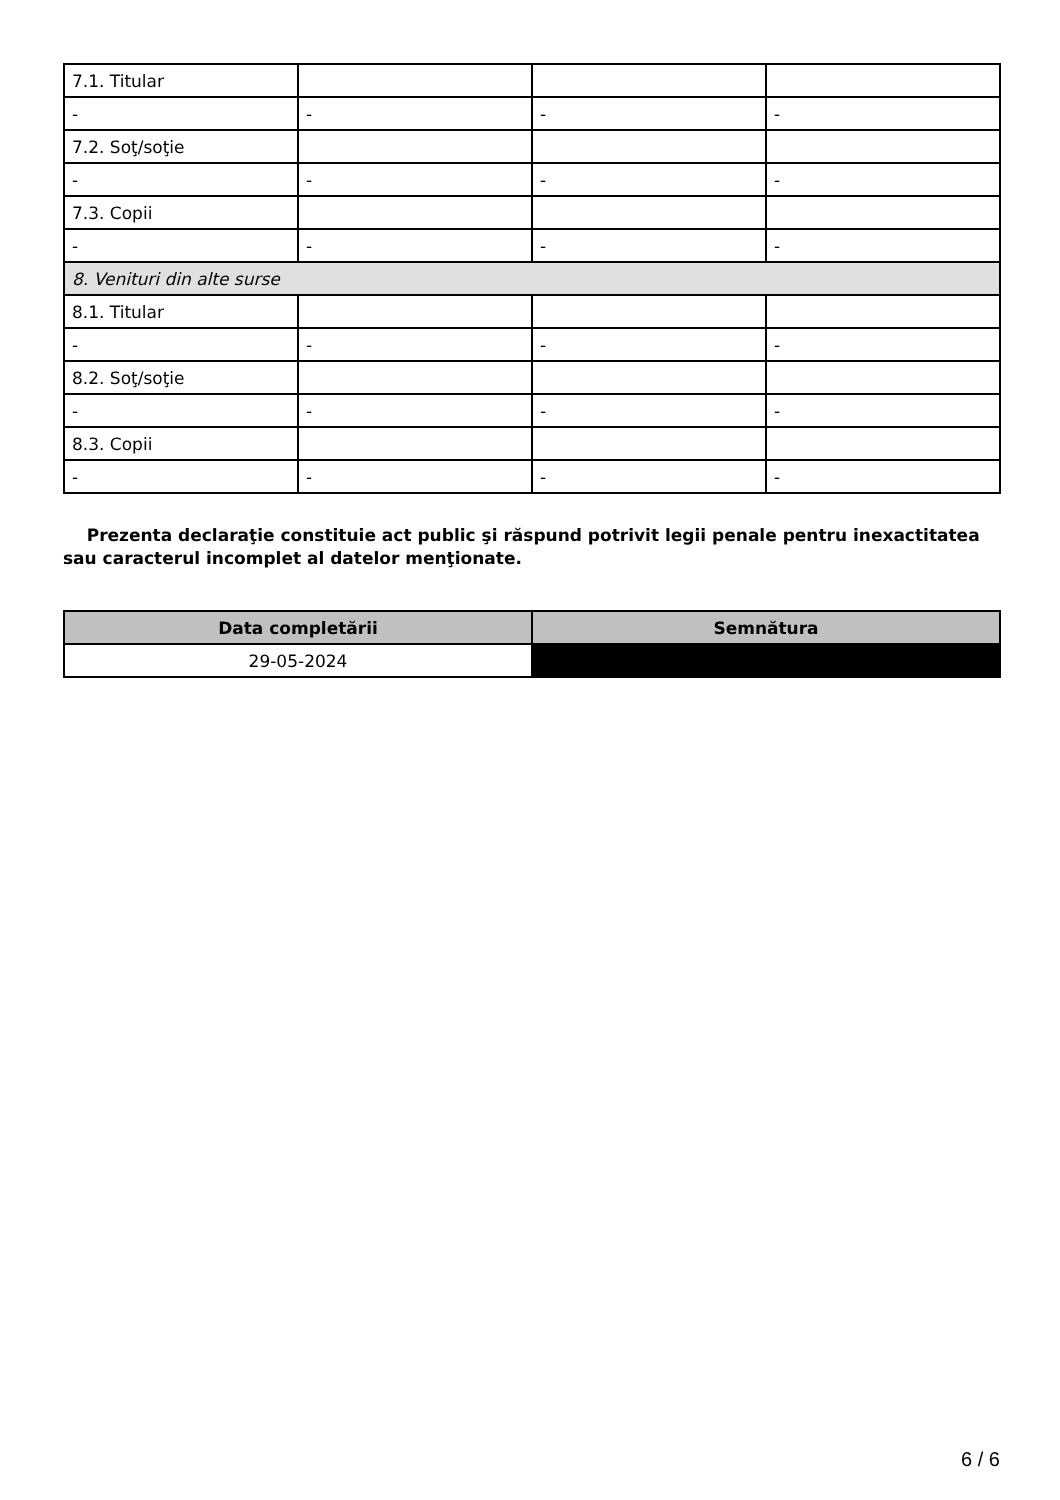| 7.1. Titular | | | |
| - | - | - | - |
| 7.2. Soţ/soţie | | | |
| - | - | - | - |
| 7.3. Copii | | | |
| - | - | - | - |
| 8. Venituri din alte surse | | | |
| 8.1. Titular | | | |
| - | - | - | - |
| 8.2. Soţ/soţie | | | |
| - | - | - | - |
| 8.3. Copii | | | |
| - | - | - | - |
Prezenta declaraţie constituie act public şi răspund potrivit legii penale pentru inexactitatea sau caracterul incomplet al datelor menţionate.
| Data completării | Semnătura |
| --- | --- |
| 29-05-2024 | |
6 / 6